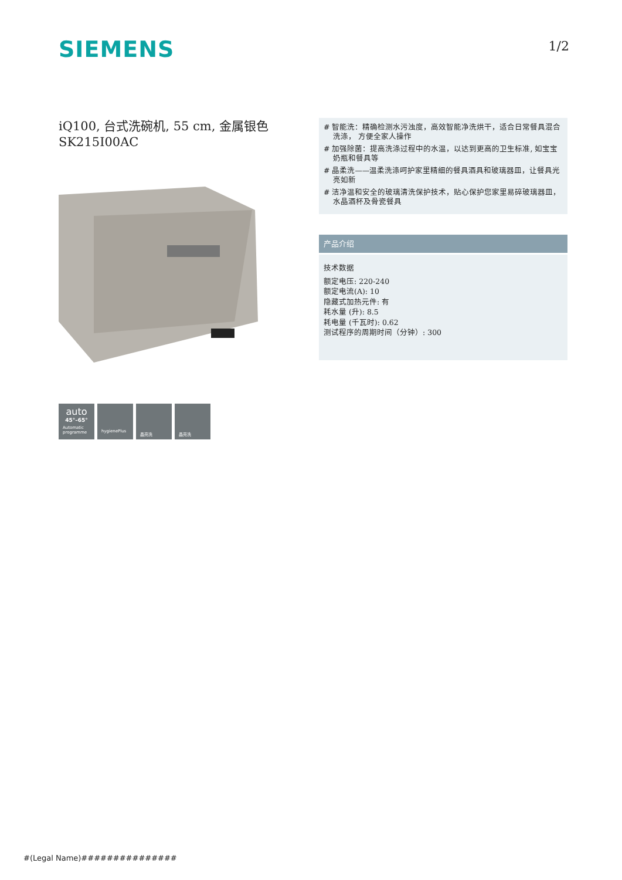SIEMENS 1/2
iQ100, 台式洗碗机, 55 cm, 金属银色
SK215I00AC
# 智能洗：精确检测水污浊度，高效智能净洗烘干，适合日常餐具混合洗涤， 方便全家人操作
# 加强除菌：提高洗涤过程中的水温，以达到更高的卫生标准, 如宝宝奶瓶和餐具等
# 晶柔洗——温柔洗涤呵护家里精细的餐具酒具和玻璃器皿，让餐具光亮如新
# 洁净温和安全的玻璃清洗保护技术，贴心保护您家里易碎玻璃器皿，水晶酒杯及骨瓷餐具
产品介绍
技术数据
额定电压: 220-240
额定电流(A): 10
隐藏式加热元件: 有
耗水量 (升): 8.5
耗电量 (千瓦时): 0.62
测试程序的周期时间（分钟）: 300
auto
45°–65°
Automatic
programme
hygienePlus
晶亮洗
晶亮洗
#(Legal Name)###############